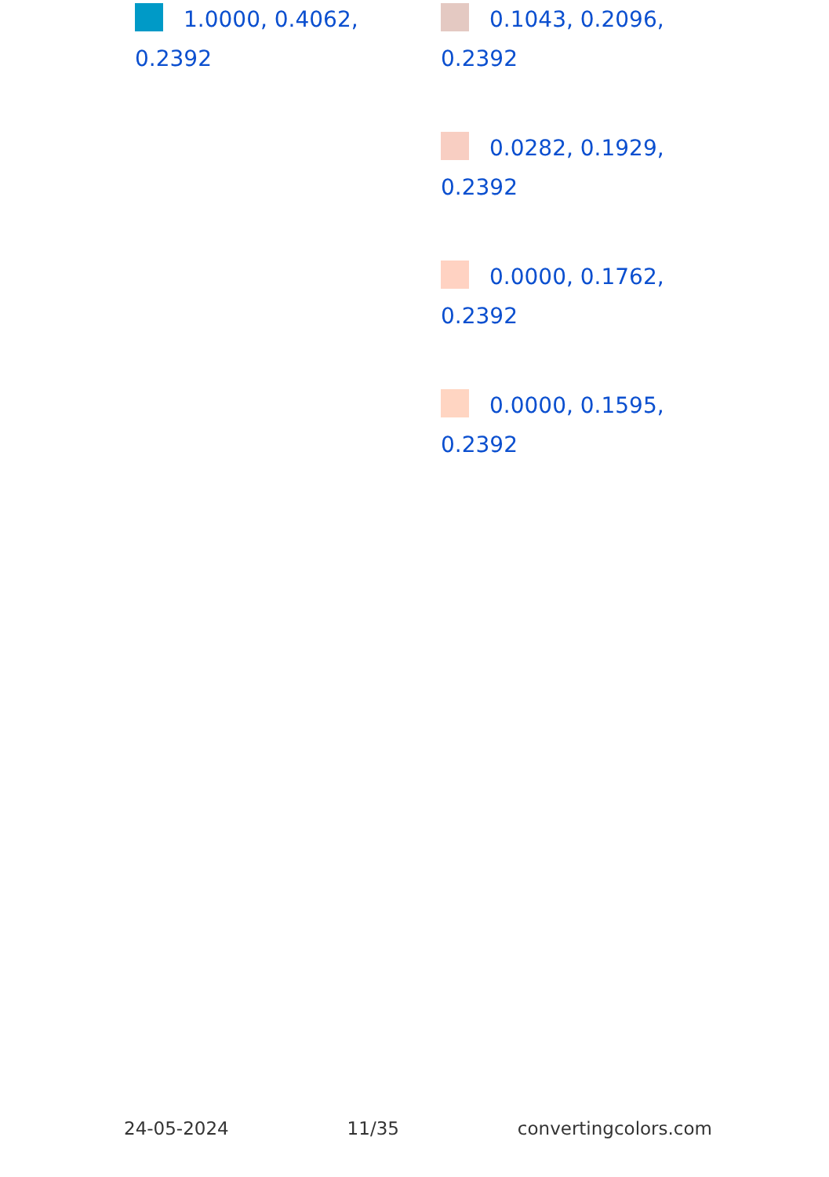1.0000, 0.4062, 0.2392 0.1043, 0.2096, 0.2392
0.0282, 0.1929, 0.2392
0.0000, 0.1762, 0.2392
0.0000, 0.1595, 0.2392
24-05-2024 11/35 convertingcolors.com